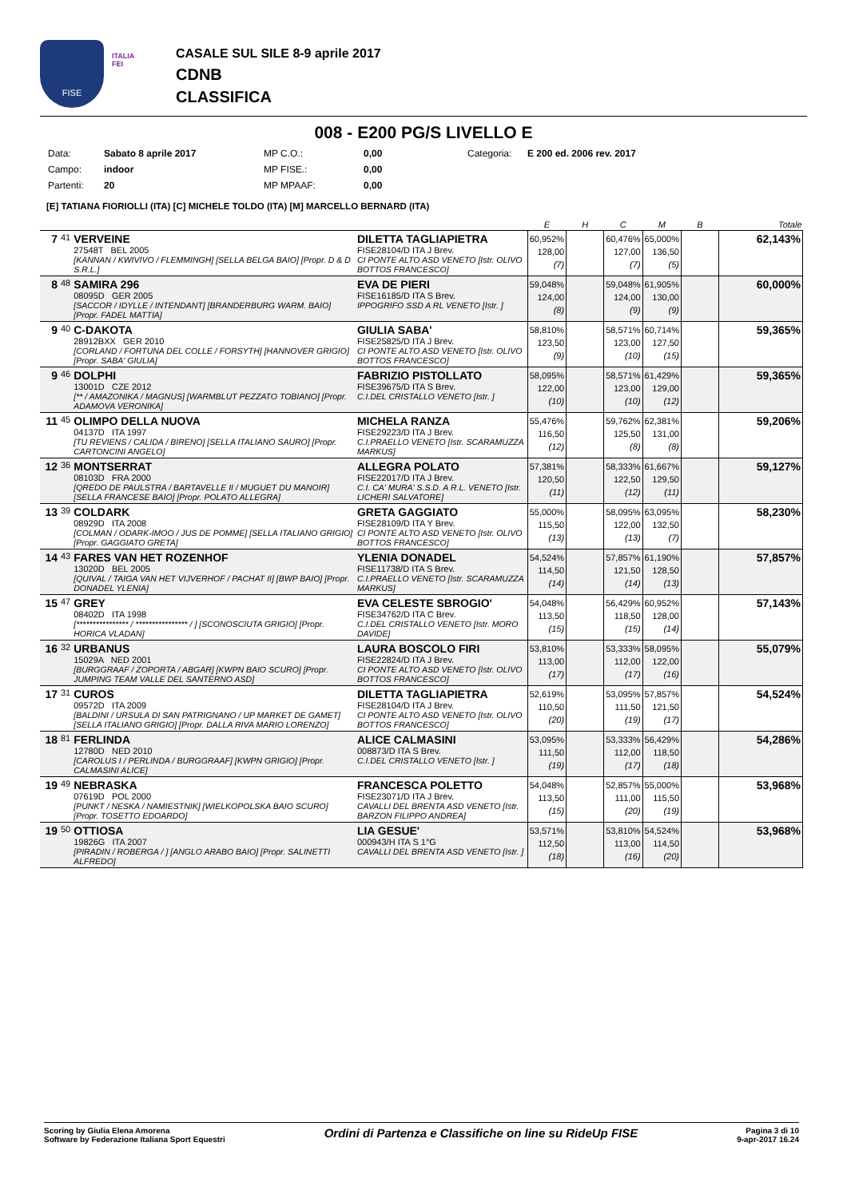FISE
ITALIA
FEI
CASALE SUL SILE 8-9 aprile 2017
CDNB
CLASSIFICA
008 - E200 PG/S LIVELLO E
Data: Sabato 8 aprile 2017 MP C.O.: 0,00 Categoria: E 200 ed. 2006 rev. 2017 Campo: indoor MP FISE.: 0,00 Partenti: 20 MP MPAAF: 0,00
[E] TATIANA FIORIOLLI (ITA) [C] MICHELE TOLDO (ITA) [M] MARCELLO BERNARD (ITA)
| | | | | E | H | C | M | B | Totale |
| --- | --- | --- | --- | --- | --- | --- | --- | --- | --- |
| 7 | 41 | VERVEINE 27548T BEL 2005 [KANNAN / KWIVIVO / FLEMMINGH] [SELLA BELGA BAIO] [Propr. D & D S.R.L.] | DILETTA TAGLIAPIETRA FISE28104/D ITA J Brev. CI PONTE ALTO ASD VENETO [Istr. OLIVO BOTTOS FRANCESCO] | 60,952% 128,00 (7) | | 60,476% 127,00 (7) | 65,000% 136,50 (5) | | 62,143% |
| 8 | 48 | SAMIRA 296 08095D GER 2005 [SACCOR / IDYLLE / INTENDANT] [BRANDERBURG WARM. BAIO] [Propr. FADEL MATTIA] | EVA DE PIERI FISE16185/D ITA S Brev. IPPOGRIFO SSD A RL VENETO [Istr. ] | 59,048% 124,00 (8) | | 59,048% 124,00 (9) | 61,905% 130,00 (9) | | 60,000% |
| 9 | 40 | C-DAKOTA 28912BXX GER 2010 [CORLAND / FORTUNA DEL COLLE / FORSYTH] [HANNOVER GRIGIO] [Propr. SABA' GIULIA] | GIULIA SABA' FISE25825/D ITA J Brev. CI PONTE ALTO ASD VENETO [Istr. OLIVO BOTTOS FRANCESCO] | 58,810% 123,50 (9) | | 58,571% 123,00 (10) | 60,714% 127,50 (15) | | 59,365% |
| 9 | 46 | DOLPHI 13001D CZE 2012 [** / AMAZONIKA / MAGNUS] [WARMBLUT PEZZATO TOBIANO] [Propr. ADAMOVA VERONIKA] | FABRIZIO PISTOLLATO FISE39675/D ITA S Brev. C.I.DEL CRISTALLO VENETO [Istr. ] | 58,095% 122,00 (10) | | 58,571% 123,00 (10) | 61,429% 129,00 (12) | | 59,365% |
| 11 | 45 | OLIMPO DELLA NUOVA 04137D ITA 1997 [TU REVIENS / CALIDA / BIRENO] [SELLA ITALIANO SAURO] [Propr. CARTONCINI ANGELO] | MICHELA RANZA FISE29223/D ITA J Brev. C.I.PRAELLO VENETO [Istr. SCARAMUZZA MARKUS] | 55,476% 116,50 (12) | | 59,762% 125,50 (8) | 62,381% 131,00 (8) | | 59,206% |
| 12 | 36 | MONTSERRAT 08103D FRA 2000 [QREDO DE PAULSTRA / BARTAVELLE II / MUGUET DU MANOIR] [SELLA FRANCESE BAIO] [Propr. POLATO ALLEGRA] | ALLEGRA POLATO FISE22017/D ITA J Brev. C.I. CA' MURA' S.S.D. A R.L. VENETO [Istr. LICHERI SALVATORE] | 57,381% 120,50 (11) | | 58,333% 122,50 (12) | 61,667% 129,50 (11) | | 59,127% |
| 13 | 39 | COLDARK 08929D ITA 2008 [COLMAN / ODARK-IMOO / JUS DE POMME] [SELLA ITALIANO GRIGIO] [Propr. GAGGIATO GRETA] | GRETA GAGGIATO FISE28109/D ITA Y Brev. CI PONTE ALTO ASD VENETO [Istr. OLIVO BOTTOS FRANCESCO] | 55,000% 115,50 (13) | | 58,095% 122,00 (13) | 63,095% 132,50 (7) | | 58,230% |
| 14 | 43 | FARES VAN HET ROZENHOF 13020D BEL 2005 [QUIVAL / TAIGA VAN HET VIJVERHOF / PACHAT II] [BWP BAIO] [Propr. DONADEL YLENIA] | YLENIA DONADEL FISE11738/D ITA S Brev. C.I.PRAELLO VENETO [Istr. SCARAMUZZA MARKUS] | 54,524% 114,50 (14) | | 57,857% 121,50 (14) | 61,190% 128,50 (13) | | 57,857% |
| 15 | 47 | GREY 08402D ITA 1998 [**************** / **************** / ] [SCONOSCIUTA GRIGIO] [Propr. HORICA VLADAN] | EVA CELESTE SBROGIO' FISE34762/D ITA C Brev. C.I.DEL CRISTALLO VENETO [Istr. MORO DAVIDE] | 54,048% 113,50 (15) | | 56,429% 118,50 (15) | 60,952% 128,00 (14) | | 57,143% |
| 16 | 32 | URBANUS 15029A NED 2001 [BURGGRAAF / ZOPORTA / ABGAR] [KWPN BAIO SCURO] [Propr. JUMPING TEAM VALLE DEL SANTERNO ASD] | LAURA BOSCOLO FIRI FISE22824/D ITA J Brev. CI PONTE ALTO ASD VENETO [Istr. OLIVO BOTTOS FRANCESCO] | 53,810% 113,00 (17) | | 53,333% 112,00 (17) | 58,095% 122,00 (16) | | 55,079% |
| 17 | 31 | CUROS 09572D ITA 2009 [BALDINI / URSULA DI SAN PATRIGNANO / UP MARKET DE GAMET] [SELLA ITALIANO GRIGIO] [Propr. DALLA RIVA MARIO LORENZO] | DILETTA TAGLIAPIETRA FISE28104/D ITA J Brev. CI PONTE ALTO ASD VENETO [Istr. OLIVO BOTTOS FRANCESCO] | 52,619% 110,50 (20) | | 53,095% 111,50 (19) | 57,857% 121,50 (17) | | 54,524% |
| 18 | 81 | FERLINDA 12780D NED 2010 [CAROLUS I / PERLINDA / BURGGRAAF] [KWPN GRIGIO] [Propr. CALMASINI ALICE] | ALICE CALMASINI 008873/D ITA S Brev. C.I.DEL CRISTALLO VENETO [Istr. ] | 53,095% 111,50 (19) | | 53,333% 112,00 (17) | 56,429% 118,50 (18) | | 54,286% |
| 19 | 49 | NEBRASKA 07619D POL 2000 [PUNKT / NESKA / NAMIESTNIK] [WIELKOPOLSKA BAIO SCURO] [Propr. TOSETTO EDOARDO] | FRANCESCA POLETTO FISE23071/D ITA J Brev. CAVALLI DEL BRENTA ASD VENETO [Istr. BARZON FILIPPO ANDREA] | 54,048% 113,50 (15) | | 52,857% 111,00 (20) | 55,000% 115,50 (19) | | 53,968% |
| 19 | 50 | OTTIOSA 19826G ITA 2007 [PIRADIN / ROBERGA / ] [ANGLO ARABO BAIO] [Propr. SALINETTI ALFREDO] | LIA GESUE' 000943/H ITA S 1°G CAVALLI DEL BRENTA ASD VENETO [Istr. ] | 53,571% 112,50 (18) | | 53,810% 113,00 (16) | 54,524% 114,50 (20) | | 53,968% |
Scoring by Giulia Elena Amorena
Software by Federazione Italiana Sport Equestri
Ordini di Partenza e Classifiche on line su RideUp FISE
Pagina 3 di 10
9-apr-2017 16.24